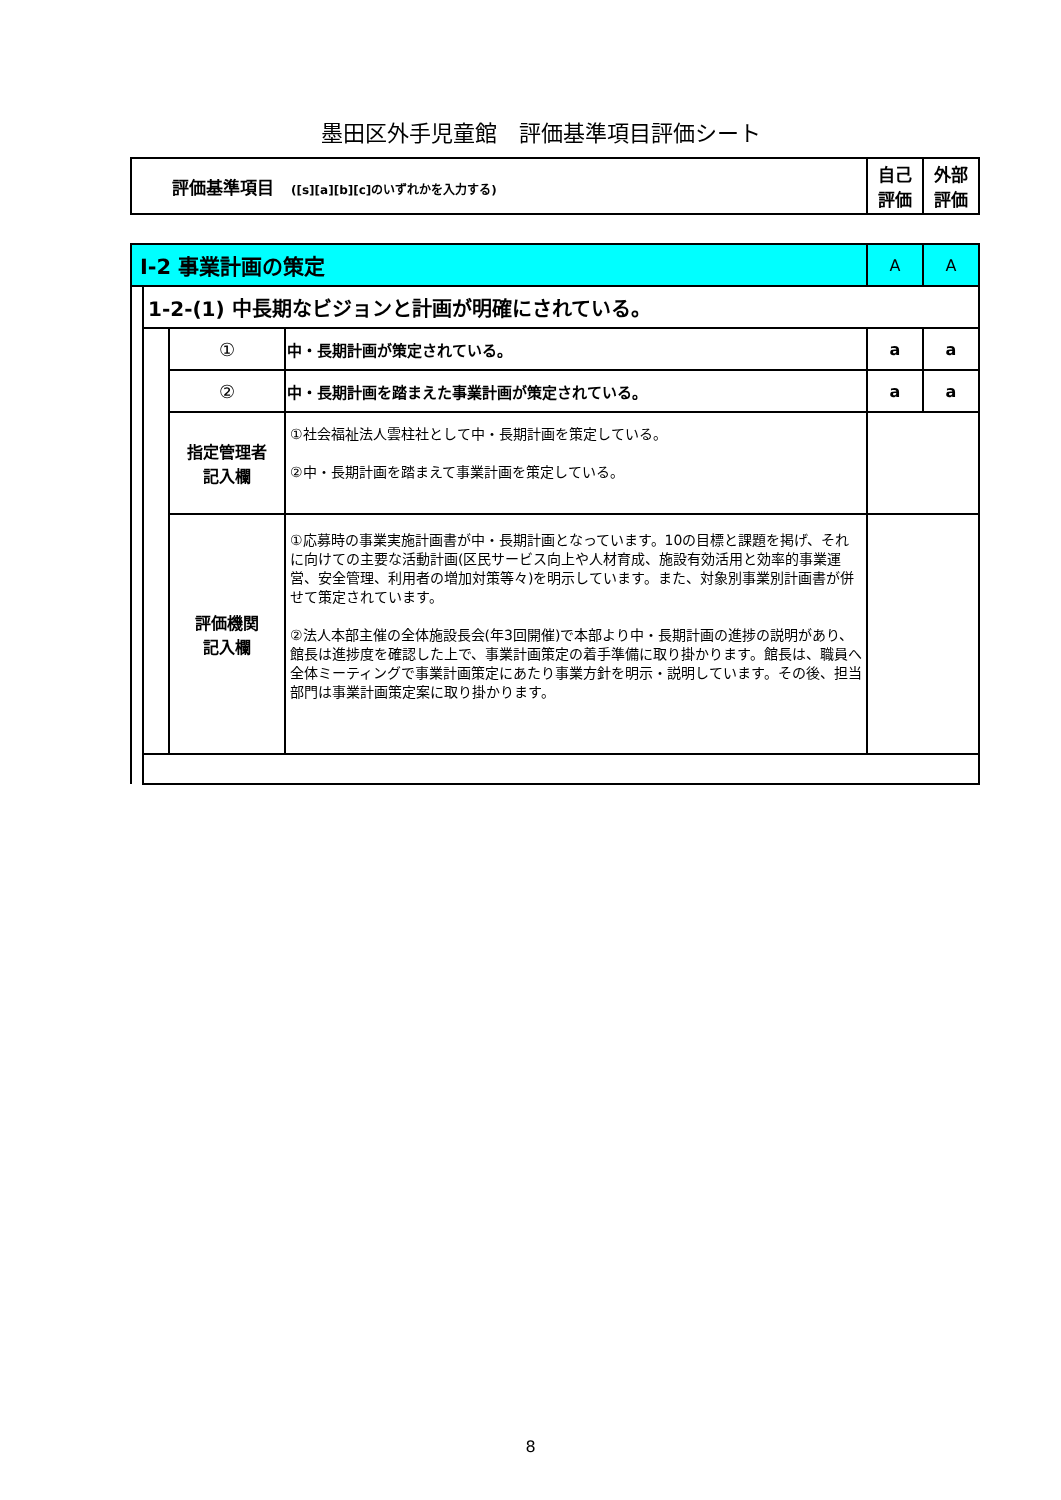墨田区外手児童館　評価基準項目評価シート
| 評価基準項目 ([s][a][b][c]のいずれかを入力する) | 自己 評価 | 外部 評価 |
| Ⅰ-2 事業計画の策定 | | | | A | A |
| | 1-2-(1) 中長期なビジョンと計画が明確にされている。 | | | | |
| | | ① | 中・長期計画が策定されている。 | a | a |
| | | ② | 中・長期計画を踏まえた事業計画が策定されている。 | a | a |
| | | 指定管理者 記入欄 | ①社会福祉法人雲柱社として中・長期計画を策定している。 ②中・長期計画を踏まえて事業計画を策定している。 | | |
| | | 評価機関 記入欄 | ①応募時の事業実施計画書が中・長期計画となっています。10の目標と課題を掲げ、それに向けての主要な活動計画(区民サービス向上や人材育成、施設有効活用と効率的事業運営、安全管理、利用者の増加対策等々)を明示しています。また、対象別事業別計画書が併せて策定されています。 ②法人本部主催の全体施設長会(年3回開催)で本部より中・長期計画の進捗の説明があり、館長は進捗度を確認した上で、事業計画策定の着手準備に取り掛かります。館長は、職員へ全体ミーティングで事業計画策定にあたり事業方針を明示・説明しています。その後、担当部門は事業計画策定案に取り掛かります。 | | |
8